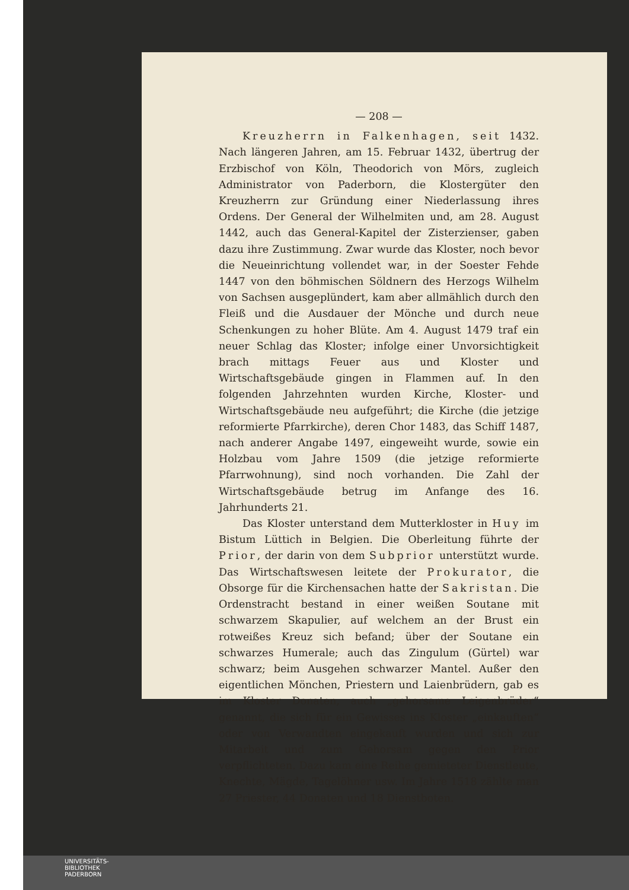— 208 —
Kreuzherrn in Falkenhagen, seit 1432. Nach längeren Jahren, am 15. Februar 1432, übertrug der Erzbischof von Köln, Theodorich von Mörs, zugleich Administrator von Paderborn, die Klostergüter den Kreuzherrn zur Gründung einer Niederlassung ihres Ordens. Der General der Wilhelmiten und, am 28. August 1442, auch das General-Kapitel der Zisterzienser, gaben dazu ihre Zustimmung. Zwar wurde das Kloster, noch bevor die Neueinrichtung vollendet war, in der Soester Fehde 1447 von den böhmischen Söldnern des Herzogs Wilhelm von Sachsen ausgeplündert, kam aber allmählich durch den Fleiß und die Ausdauer der Mönche und durch neue Schenkungen zu hoher Blüte. Am 4. August 1479 traf ein neuer Schlag das Kloster; infolge einer Unvorsichtigkeit brach mittags Feuer aus und Kloster und Wirtschaftsgebäude gingen in Flammen auf. In den folgenden Jahrzehnten wurden Kirche, Kloster- und Wirtschaftsgebäude neu aufgeführt; die Kirche (die jetzige reformierte Pfarrkirche), deren Chor 1483, das Schiff 1487, nach anderer Angabe 1497, eingeweiht wurde, sowie ein Holzbau vom Jahre 1509 (die jetzige reformierte Pfarrwohnung), sind noch vorhanden. Die Zahl der Wirtschaftsgebäude betrug im Anfange des 16. Jahrhunderts 21.
Das Kloster unterstand dem Mutterkloster in Huy im Bistum Lüttich in Belgien. Die Oberleitung führte der Prior, der darin von dem Subprior unterstützt wurde. Das Wirtschaftswesen leitete der Prokurator, die Obsorge für die Kirchensachen hatte der Sakristan. Die Ordenstracht bestand in einer weißen Soutane mit schwarzem Skapulier, auf welchem an der Brust ein rotweißes Kreuz sich befand; über der Soutane ein schwarzes Humerale; auch das Zingulum (Gürtel) war schwarz; beim Ausgehen schwarzer Mantel. Außer den eigentlichen Mönchen, Priestern und Laienbrüdern, gab es im Kloster Donaten, auch „gehorsame Leigenbrüder“ genannt, die sich für ein Gewisses ins Kloster „einkauften“ oder von Verwandten eingekauft wurden und sich zur Mitarbeit und zum Gehorsam gegen den Prior verpflichteten. Dazu kam eine Reihe gemieteter Dienstleute, Knechte, Mägde, Tagelöhner usw. Im Jahre 1518 zählte man 27 Priester, 44 Donaten und 18 Dienstboten.
UNIVERSITÄTS-
BIBLIOTHEK
PADERBORN